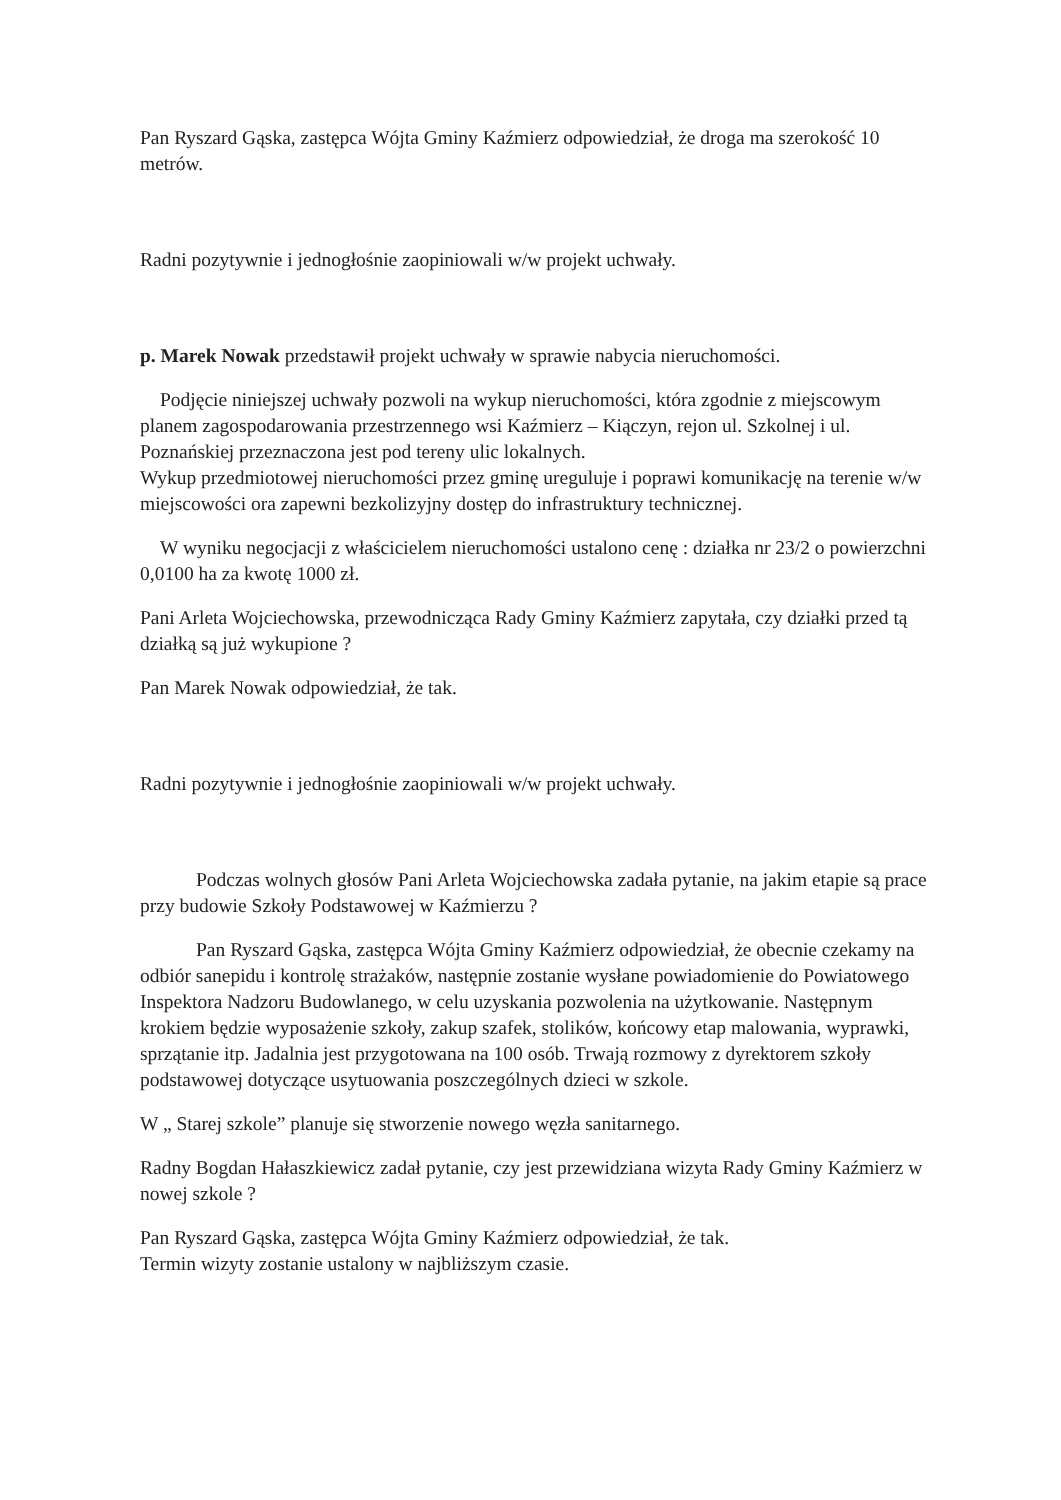Pan Ryszard Gąska, zastępca Wójta Gminy Kaźmierz odpowiedział, że droga ma szerokość 10 metrów.
Radni pozytywnie i jednogłośnie zaopiniowali w/w projekt uchwały.
p. Marek Nowak przedstawił projekt uchwały w sprawie nabycia nieruchomości.
Podjęcie niniejszej uchwały pozwoli na wykup nieruchomości, która zgodnie z miejscowym planem zagospodarowania przestrzennego wsi Kaźmierz – Kiączyn, rejon ul. Szkolnej i ul. Poznańskiej przeznaczona jest pod tereny ulic lokalnych.
Wykup przedmiotowej nieruchomości przez gminę ureguluje i poprawi komunikację na terenie w/w miejscowości ora zapewni bezkolizyjny dostęp do infrastruktury technicznej.
W wyniku negocjacji z właścicielem nieruchomości ustalono cenę : działka nr 23/2 o powierzchni 0,0100 ha za kwotę 1000 zł.
Pani Arleta Wojciechowska, przewodnicząca Rady Gminy Kaźmierz zapytała, czy działki przed tą działką są już wykupione ?
Pan Marek Nowak odpowiedział, że tak.
Radni pozytywnie i jednogłośnie zaopiniowali w/w projekt uchwały.
Podczas wolnych głosów Pani Arleta Wojciechowska zadała pytanie, na jakim etapie są prace przy budowie Szkoły Podstawowej w Kaźmierzu ?
Pan Ryszard Gąska, zastępca Wójta Gminy Kaźmierz odpowiedział, że obecnie czekamy na odbiór sanepidu i kontrolę strażaków, następnie zostanie wysłane powiadomienie do Powiatowego Inspektora Nadzoru Budowlanego, w celu uzyskania pozwolenia na użytkowanie. Następnym krokiem będzie wyposażenie szkoły, zakup szafek, stolików, końcowy etap malowania, wyprawki, sprzątanie itp. Jadalnia jest przygotowana na 100 osób. Trwają rozmowy z dyrektorem szkoły podstawowej dotyczące usytuowania poszczególnych dzieci w szkole.
W „ Starej szkole” planuje się stworzenie nowego węzła sanitarnego.
Radny Bogdan Hałaszkiewicz zadał pytanie, czy jest przewidziana wizyta Rady Gminy Kaźmierz w nowej szkole ?
Pan Ryszard Gąska, zastępca Wójta Gminy Kaźmierz odpowiedział, że tak.
Termin wizyty zostanie ustalony w najbliższym czasie.